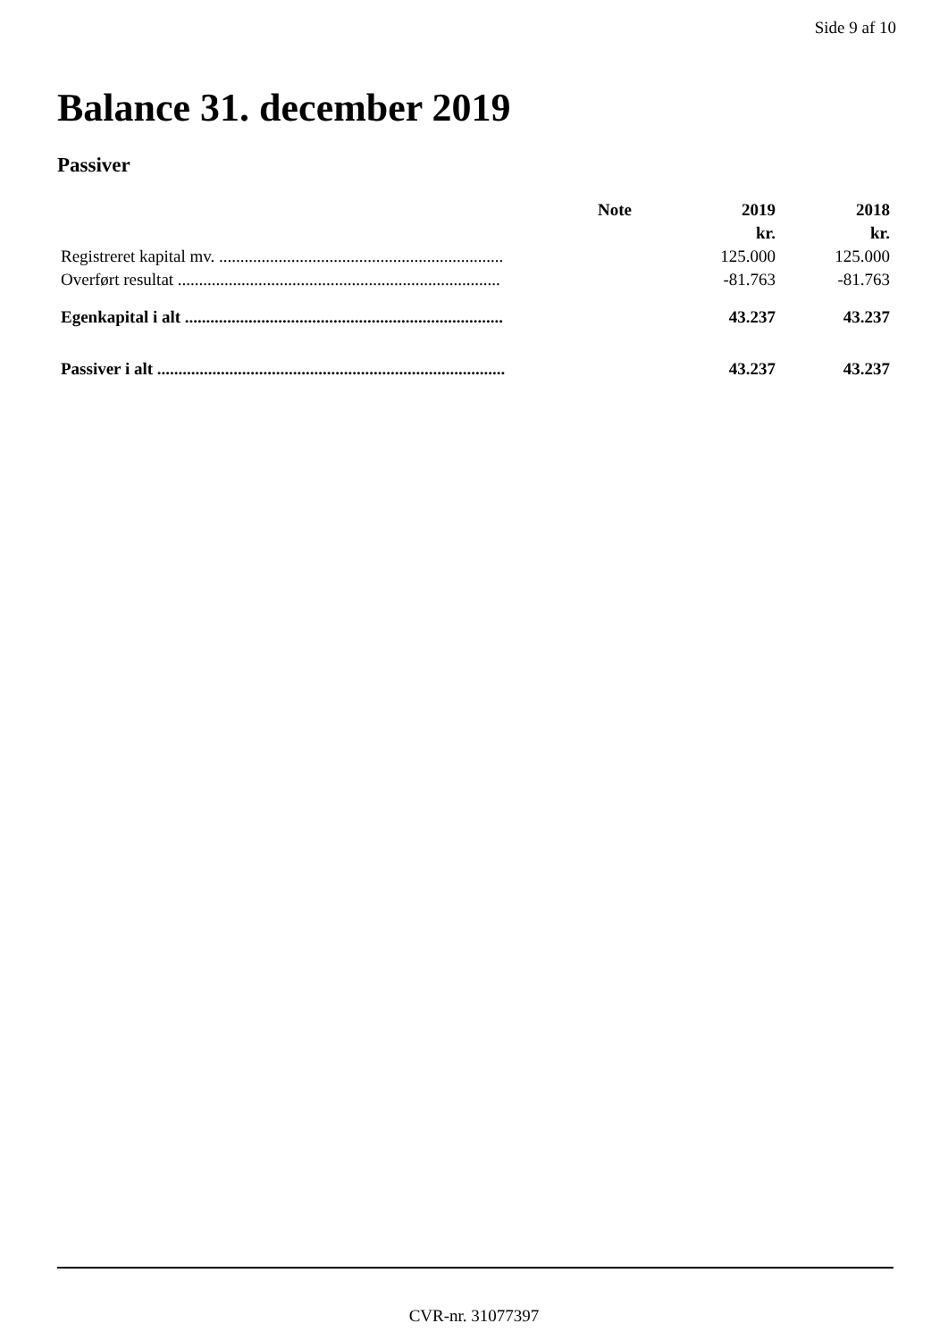Side 9 af 10
Balance 31. december 2019
Passiver
| | Note | 2019 | 2018 |
| --- | --- | --- | --- |
| | | kr. | kr. |
| Registreret kapital mv. ................................................................... | | 125.000 | 125.000 |
| Overført resultat ............................................................................ | | -81.763 | -81.763 |
| Egenkapital i alt ........................................................................... | | 43.237 | 43.237 |
| Passiver i alt .................................................................................. | | 43.237 | 43.237 |
CVR-nr. 31077397